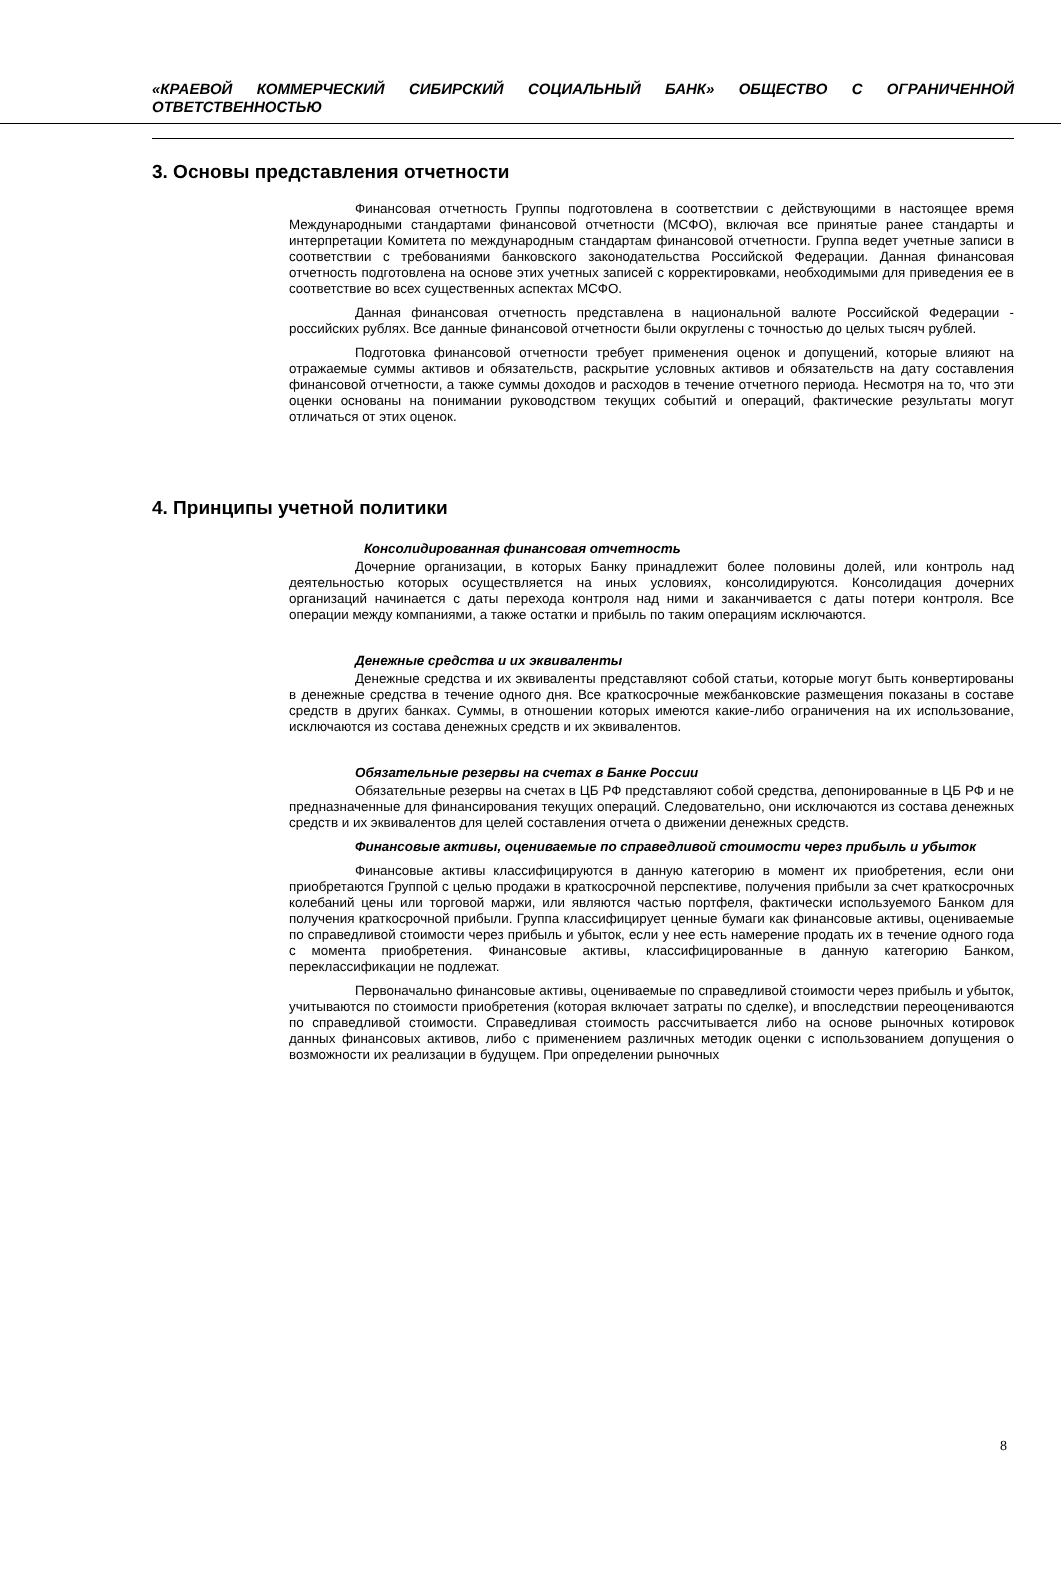«КРАЕВОЙ КОММЕРЧЕСКИЙ СИБИРСКИЙ СОЦИАЛЬНЫЙ БАНК» ОБЩЕСТВО С ОГРАНИЧЕННОЙ ОТВЕТСТВЕННОСТЬЮ
3. Основы представления отчетности
Финансовая отчетность Группы подготовлена в соответствии с действующими в настоящее время Международными стандартами финансовой отчетности (МСФО), включая все принятые ранее стандарты и интерпретации Комитета по международным стандартам финансовой отчетности. Группа ведет учетные записи в соответствии с требованиями банковского законодательства Российской Федерации. Данная финансовая отчетность подготовлена на основе этих учетных записей с корректировками, необходимыми для приведения ее в соответствие во всех существенных аспектах МСФО.
Данная финансовая отчетность представлена в национальной валюте Российской Федерации - российских рублях. Все данные финансовой отчетности были округлены с точностью до целых тысяч рублей.
Подготовка финансовой отчетности требует применения оценок и допущений, которые влияют на отражаемые суммы активов и обязательств, раскрытие условных активов и обязательств на дату составления финансовой отчетности, а также суммы доходов и расходов в течение отчетного периода. Несмотря на то, что эти оценки основаны на понимании руководством текущих событий и операций, фактические результаты могут отличаться от этих оценок.
4. Принципы учетной политики
Консолидированная финансовая отчетность
Дочерние организации, в которых Банку принадлежит более половины долей, или контроль над деятельностью которых осуществляется на иных условиях, консолидируются. Консолидация дочерних организаций начинается с даты перехода контроля над ними и заканчивается с даты потери контроля. Все операции между компаниями, а также остатки и прибыль по таким операциям исключаются.
Денежные средства и их эквиваленты
Денежные средства и их эквиваленты представляют собой статьи, которые могут быть конвертированы в денежные средства в течение одного дня. Все краткосрочные межбанковские размещения показаны в составе средств в других банках. Суммы, в отношении которых имеются какие-либо ограничения на их использование, исключаются из состава денежных средств и их эквивалентов.
Обязательные резервы на счетах в Банке России
Обязательные резервы на счетах в ЦБ РФ представляют собой средства, депонированные в ЦБ РФ и не предназначенные для финансирования текущих операций. Следовательно, они исключаются из состава денежных средств и их эквивалентов для целей составления отчета о движении денежных средств.
Финансовые активы, оцениваемые по справедливой стоимости через прибыль и убыток
Финансовые активы классифицируются в данную категорию в момент их приобретения, если они приобретаются Группой с целью продажи в краткосрочной перспективе, получения прибыли за счет краткосрочных колебаний цены или торговой маржи, или являются частью портфеля, фактически используемого Банком для получения краткосрочной прибыли. Группа классифицирует ценные бумаги как финансовые активы, оцениваемые по справедливой стоимости через прибыль и убыток, если у нее есть намерение продать их в течение одного года с момента приобретения. Финансовые активы, классифицированные в данную категорию Банком, переклассификации не подлежат.
Первоначально финансовые активы, оцениваемые по справедливой стоимости через прибыль и убыток, учитываются по стоимости приобретения (которая включает затраты по сделке), и впоследствии переоцениваются по справедливой стоимости. Справедливая стоимость рассчитывается либо на основе рыночных котировок данных финансовых активов, либо с применением различных методик оценки с использованием допущения о возможности их реализации в будущем. При определении рыночных
8